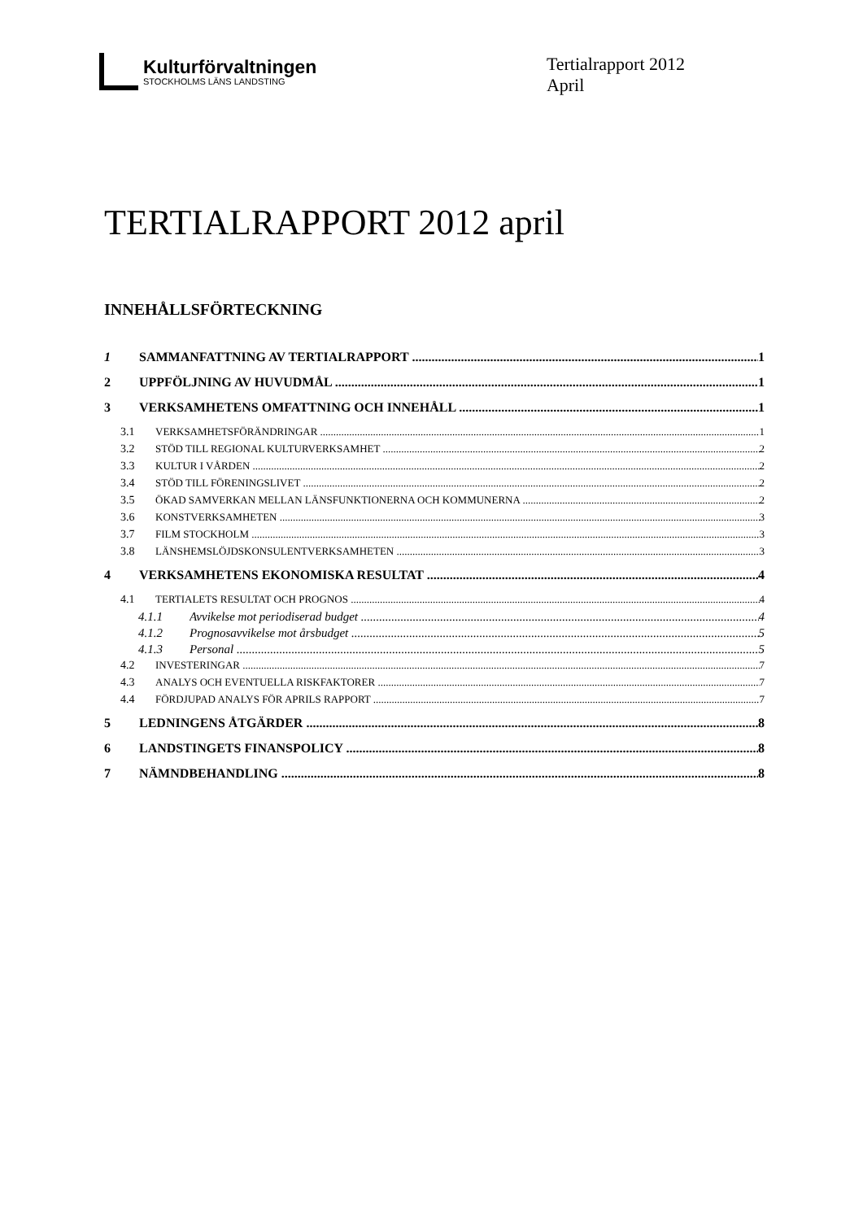Kulturförvaltningen
STOCKHOLMS LÄNS LANDSTING
Tertialrapport 2012
April
TERTIALRAPPORT 2012 april
INNEHÅLLSFÖRTECKNING
1 SAMMANFATTNING AV TERTIALRAPPORT 1
2 UPPFÖLJNING AV HUVUDMÅL 1
3 VERKSAMHETENS OMFATTNING OCH INNEHÅLL 1
3.1 VERKSAMHETSFÖRÄNDRINGAR 1
3.2 STÖD TILL REGIONAL KULTURVERKSAMHET 2
3.3 KULTUR I VÅRDEN 2
3.4 STÖD TILL FÖRENINGSLIVET 2
3.5 ÖKAD SAMVERKAN MELLAN LÄNSFUNKTIONERNA OCH KOMMUNERNA 2
3.6 KONSTVERKSAMHETEN 3
3.7 FILM STOCKHOLM 3
3.8 LÄNSHEMSLÖJDSKONSULENTVERKSAMHETEN 3
4 VERKSAMHETENS EKONOMISKA RESULTAT 4
4.1 TERTIALETS RESULTAT OCH PROGNOS 4
4.1.1 Avvikelse mot periodiserad budget 4
4.1.2 Prognosavvikelse mot årsbudget 5
4.1.3 Personal 5
4.2 INVESTERINGAR 7
4.3 ANALYS OCH EVENTUELLA RISKFAKTORER 7
4.4 FÖRDJUPAD ANALYS FÖR APRILS RAPPORT 7
5 LEDNINGENS ÅTGÄRDER 8
6 LANDSTINGETS FINANSPOLICY 8
7 NÄMNDBEHANDLING 8